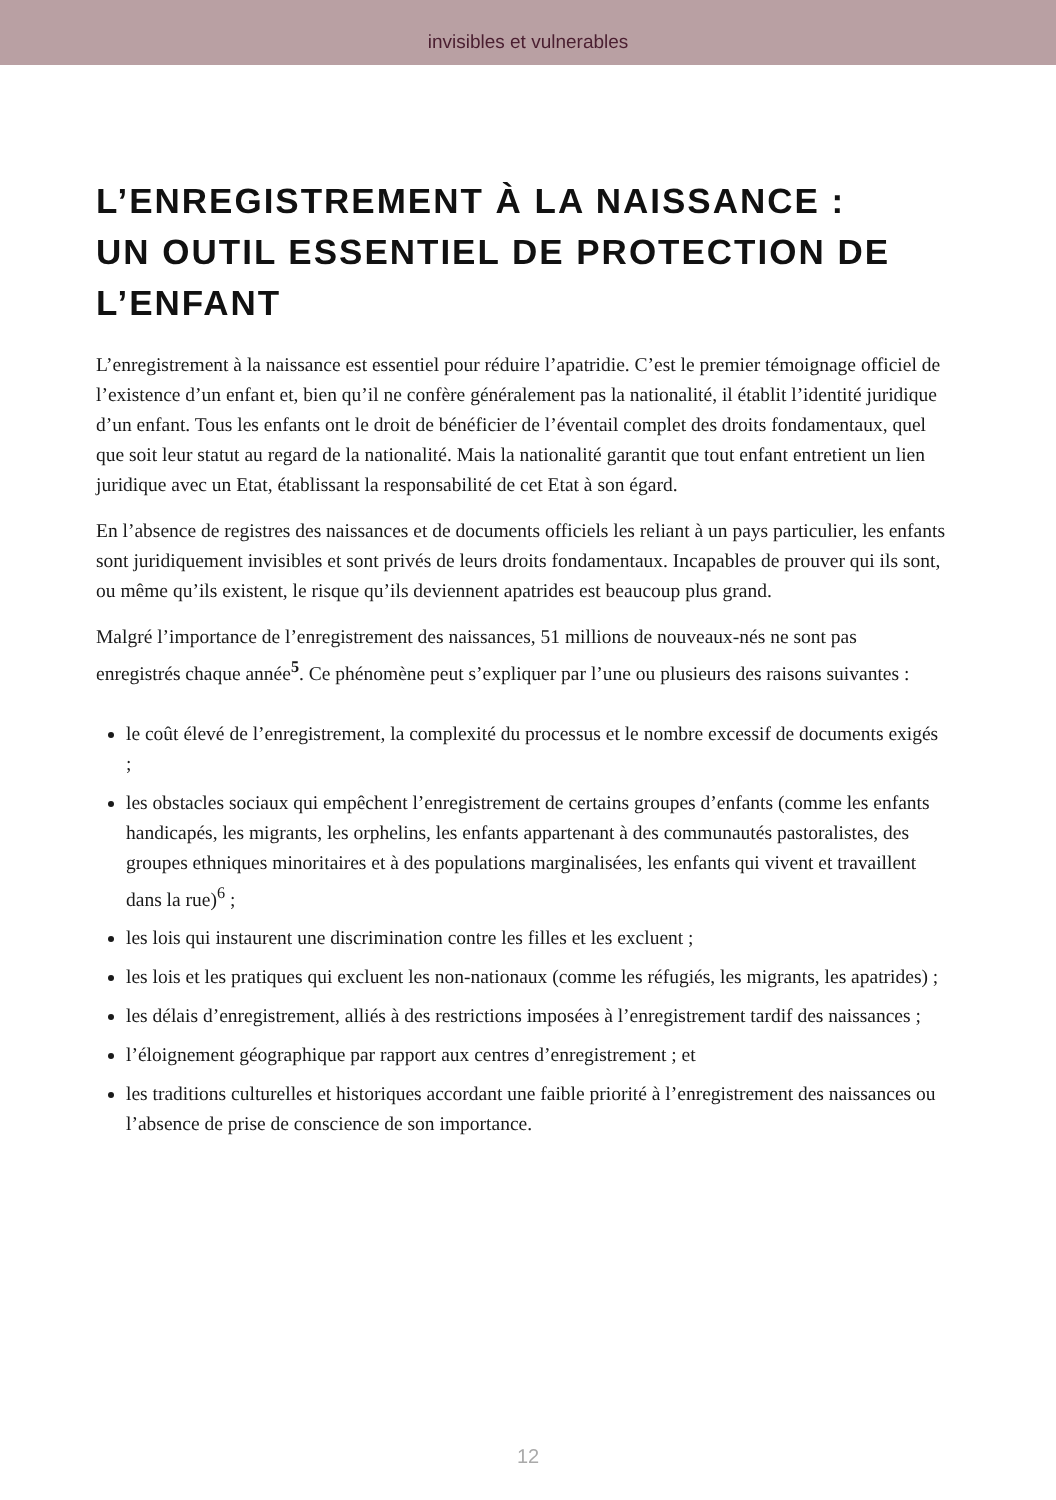invisibles et vulnerables
L’ENREGISTREMENT À LA NAISSANCE :
UN OUTIL ESSENTIEL DE PROTECTION DE L’ENFANT
L’enregistrement à la naissance est essentiel pour réduire l’apatridie. C’est le premier témoignage officiel de l’existence d’un enfant et, bien qu’il ne confère généralement pas la nationalité, il établit l’identité juridique d’un enfant. Tous les enfants ont le droit de bénéficier de l’éventail complet des droits fondamentaux, quel que soit leur statut au regard de la nationalité. Mais la nationalité garantit que tout enfant entretient un lien juridique avec un Etat, établissant la responsabilité de cet Etat à son égard.
En l’absence de registres des naissances et de documents officiels les reliant à un pays particulier, les enfants sont juridiquement invisibles et sont privés de leurs droits fondamentaux. Incapables de prouver qui ils sont, ou même qu’ils existent, le risque qu’ils deviennent apatrides est beaucoup plus grand.
Malgré l’importance de l’enregistrement des naissances, 51 millions de nouveaux-nés ne sont pas enregistrés chaque année<sup>5</sup>. Ce phénomène peut s’expliquer par l’une ou plusieurs des raisons suivantes :
le coût élevé de l’enregistrement, la complexité du processus et le nombre excessif de documents exigés ;
les obstacles sociaux qui empêchent l’enregistrement de certains groupes d’enfants (comme les enfants handicapés, les migrants, les orphelins, les enfants appartenant à des communautés pastoralistes, des groupes ethniques minoritaires et à des populations marginalisées, les enfants qui vivent et travaillent dans la rue)<sup>6</sup> ;
les lois qui instaurent une discrimination contre les filles et les excluent ;
les lois et les pratiques qui excluent les non-nationaux (comme les réfugiés, les migrants, les apatrides) ;
les délais d’enregistrement, alliés à des restrictions imposées à l’enregistrement tardif des naissances ;
l’éloignement géographique par rapport aux centres d’enregistrement ; et
les traditions culturelles et historiques accordant une faible priorité à l’enregistrement des naissances ou l’absence de prise de conscience de son importance.
12